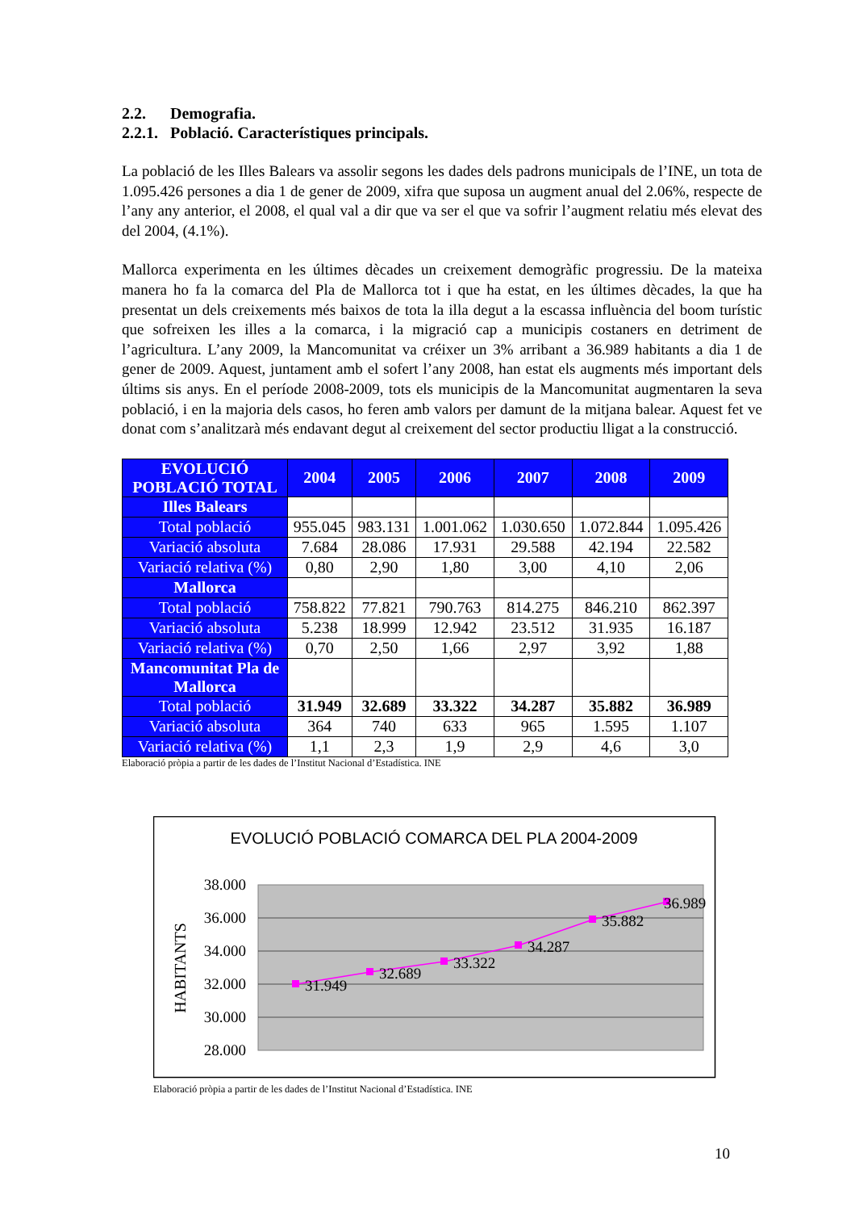2.2. Demografia.
2.2.1. Població. Característiques principals.
La població de les Illes Balears va assolir segons les dades dels padrons municipals de l’INE, un tota de 1.095.426 persones a dia 1 de gener de 2009, xifra que suposa un augment anual del 2.06%, respecte de l’any any anterior, el 2008, el qual val a dir que va ser el que va sofrir l’augment relatiu més elevat des del 2004, (4.1%).
Mallorca experimenta en les últimes dècades un creixement demogràfic progressiu. De la mateixa manera ho fa la comarca del Pla de Mallorca tot i que ha estat, en les últimes dècades, la que ha presentat un dels creixements més baixos de tota la illa degut a la escassa influència del boom turístic que sofreixen les illes a la comarca, i la migració cap a municipis costaners en detriment de l’agricultura. L’any 2009, la Mancomunitat va créixer un 3% arribant a 36.989 habitants a dia 1 de gener de 2009. Aquest, juntament amb el sofert l’any 2008, han estat els augments més important dels últims sis anys. En el període 2008-2009, tots els municipis de la Mancomunitat augmentaren la seva població, i en la majoria dels casos, ho feren amb valors per damunt de la mitjana balear. Aquest fet ve donat com s’analitzarà més endavant degut al creixement del sector productiu lligat a la construcció.
| EVOLUCIÓ POBLACIÓ TOTAL | 2004 | 2005 | 2006 | 2007 | 2008 | 2009 |
| --- | --- | --- | --- | --- | --- | --- |
| Illes Balears | | | | | | |
| Total població | 955.045 | 983.131 | 1.001.062 | 1.030.650 | 1.072.844 | 1.095.426 |
| Variació absoluta | 7.684 | 28.086 | 17.931 | 29.588 | 42.194 | 22.582 |
| Variació relativa (%) | 0,80 | 2,90 | 1,80 | 3,00 | 4,10 | 2,06 |
| Mallorca | | | | | | |
| Total població | 758.822 | 77.821 | 790.763 | 814.275 | 846.210 | 862.397 |
| Variació absoluta | 5.238 | 18.999 | 12.942 | 23.512 | 31.935 | 16.187 |
| Variació relativa (%) | 0,70 | 2,50 | 1,66 | 2,97 | 3,92 | 1,88 |
| Mancomunitat Pla de Mallorca | | | | | | |
| Total població | 31.949 | 32.689 | 33.322 | 34.287 | 35.882 | 36.989 |
| Variació absoluta | 364 | 740 | 633 | 965 | 1.595 | 1.107 |
| Variació relativa (%) | 1,1 | 2,3 | 1,9 | 2,9 | 4,6 | 3,0 |
Elaboració pròpia a partir de les dades de l’Institut Nacional d’Estadística. INE
EVOLUCIÓ POBLACIÓ COMARCA DEL PLA 2004-2009
38.000
36.000
34.000
32.000
30.000
28.000
HABITANTS
31.949
32.689
33.322
34.287
35.882
36.989
Elaboració pròpia a partir de les dades de l’Institut Nacional d’Estadística. INE
10